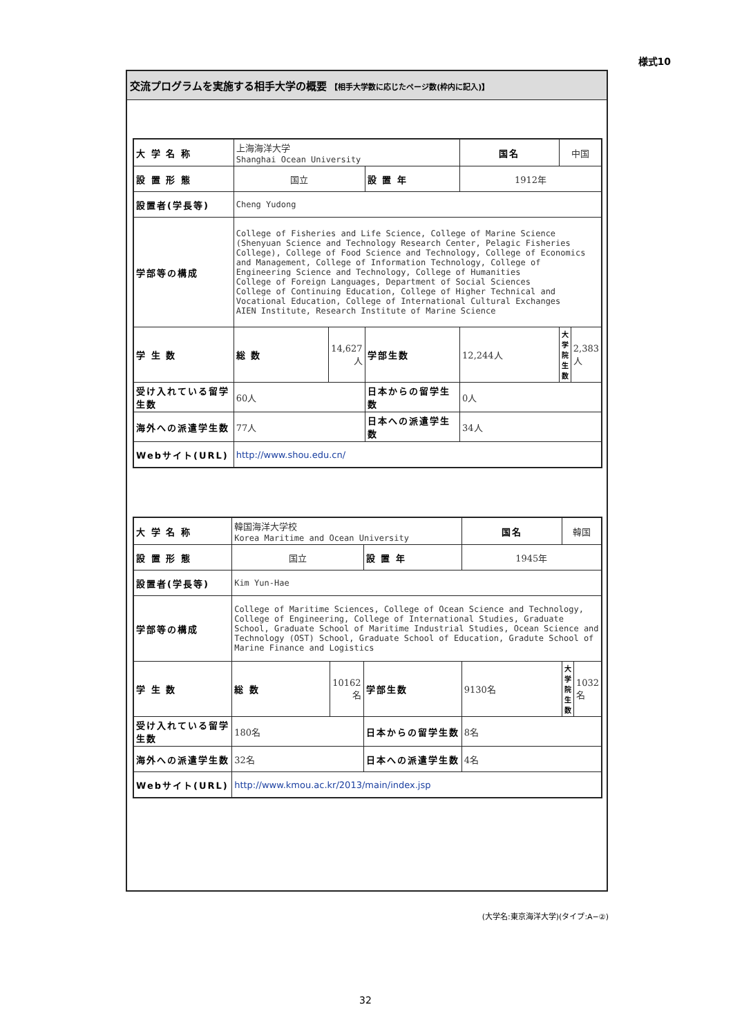様式10
交流プログラムを実施する相手大学の概要 【相手大学数に応じたページ数(枠内に記入)】
| 大 学 名 称 | 上海海洋大学 Shanghai Ocean University | | | 国名 | 中国 | |
| 設 置 形 態 | 国立 | | 設 置 年 | 1912年 | | |
| 設置者(学長等) | Cheng Yudong | | | | | |
| 学部等の構成 | College of Fisheries and Life Science, College of Marine Science (Shenyuan Science and Technology Research Center, Pelagic Fisheries College), College of Food Science and Technology, College of Economics and Management, College of Information Technology, College of Engineering Science and Technology, College of Humanities College of Foreign Languages, Department of Social Sciences College of Continuing Education, College of Higher Technical and Vocational Education, College of International Cultural Exchanges AIEN Institute, Research Institute of Marine Science | | | | | |
| 学 生 数 | 総 数 | 14,627人 | 学部生数 | 12,244人 | 大学院生数 | 2,383人 |
| 受け入れている留学生数 | 60人 | | 日本からの留学生数 | 0人 | | |
| 海外への派遣学生数 | 77人 | | 日本への派遣学生数 | 34人 | | |
| Webサイト(URL) | http://www.shou.edu.cn/ | | | | | |
| 大 学 名 称 | 韓国海洋大学校 Korea Maritime and Ocean University | | | 国名 | 韓国 | |
| 設 置 形 態 | 国立 | | 設 置 年 | 1945年 | | |
| 設置者(学長等) | Kim Yun-Hae | | | | | |
| 学部等の構成 | College of Maritime Sciences, College of Ocean Science and Technology, College of Engineering, College of International Studies, Graduate School, Graduate School of Maritime Industrial Studies, Ocean Science and Technology (OST) School, Graduate School of Education, Gradute School of Marine Finance and Logistics | | | | | |
| 学 生 数 | 総 数 | 10162名 | 学部生数 | 9130名 | 大学院生数 | 1032名 |
| 受け入れている留学生数 | 180名 | | 日本からの留学生数 | 8名 | | |
| 海外への派遣学生数 | 32名 | | 日本への派遣学生数 | 4名 | | |
| Webサイト(URL) | http://www.kmou.ac.kr/2013/main/index.jsp | | | | | |
(大学名:東京海洋大学)(タイプ:A−②)
32